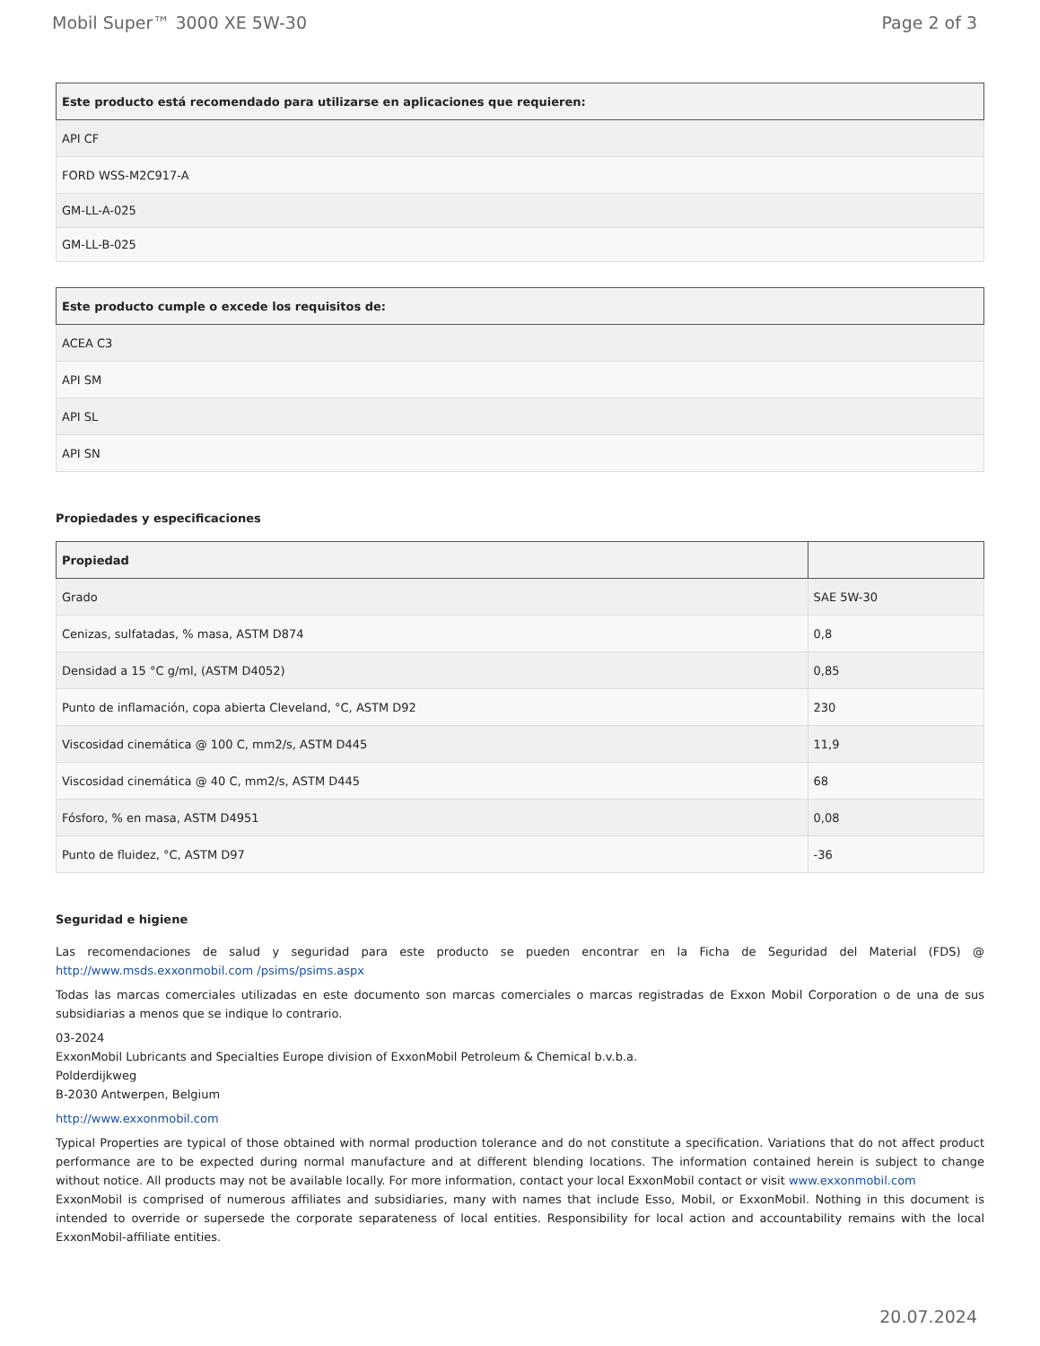Mobil Super™ 3000 XE 5W-30 Page 2 of 3
| Este producto está recomendado para utilizarse en aplicaciones que requieren: |
| --- |
| API CF |
| FORD WSS-M2C917-A |
| GM-LL-A-025 |
| GM-LL-B-025 |
| Este producto cumple o excede los requisitos de: |
| --- |
| ACEA C3 |
| API SM |
| API SL |
| API SN |
Propiedades y especificaciones
| Propiedad | |
| --- | --- |
| Grado | SAE 5W-30 |
| Cenizas, sulfatadas, % masa, ASTM D874 | 0,8 |
| Densidad a 15 °C g/ml, (ASTM D4052) | 0,85 |
| Punto de inflamación, copa abierta Cleveland, °C, ASTM D92 | 230 |
| Viscosidad cinemática @ 100 C, mm2/s, ASTM D445 | 11,9 |
| Viscosidad cinemática @ 40 C, mm2/s, ASTM D445 | 68 |
| Fósforo, % en masa, ASTM D4951 | 0,08 |
| Punto de fluidez, °C, ASTM D97 | -36 |
Seguridad e higiene
Las recomendaciones de salud y seguridad para este producto se pueden encontrar en la Ficha de Seguridad del Material (FDS) @ http://www.msds.exxonmobil.com /psims/psims.aspx
Todas las marcas comerciales utilizadas en este documento son marcas comerciales o marcas registradas de Exxon Mobil Corporation o de una de sus subsidiarias a menos que se indique lo contrario.
03-2024
ExxonMobil Lubricants and Specialties Europe division of ExxonMobil Petroleum & Chemical b.v.b.a.
Polderdijkweg
B-2030 Antwerpen, Belgium
http://www.exxonmobil.com
Typical Properties are typical of those obtained with normal production tolerance and do not constitute a specification. Variations that do not affect product performance are to be expected during normal manufacture and at different blending locations. The information contained herein is subject to change without notice. All products may not be available locally. For more information, contact your local ExxonMobil contact or visit www.exxonmobil.com
ExxonMobil is comprised of numerous affiliates and subsidiaries, many with names that include Esso, Mobil, or ExxonMobil. Nothing in this document is intended to override or supersede the corporate separateness of local entities. Responsibility for local action and accountability remains with the local ExxonMobil-affiliate entities.
20.07.2024